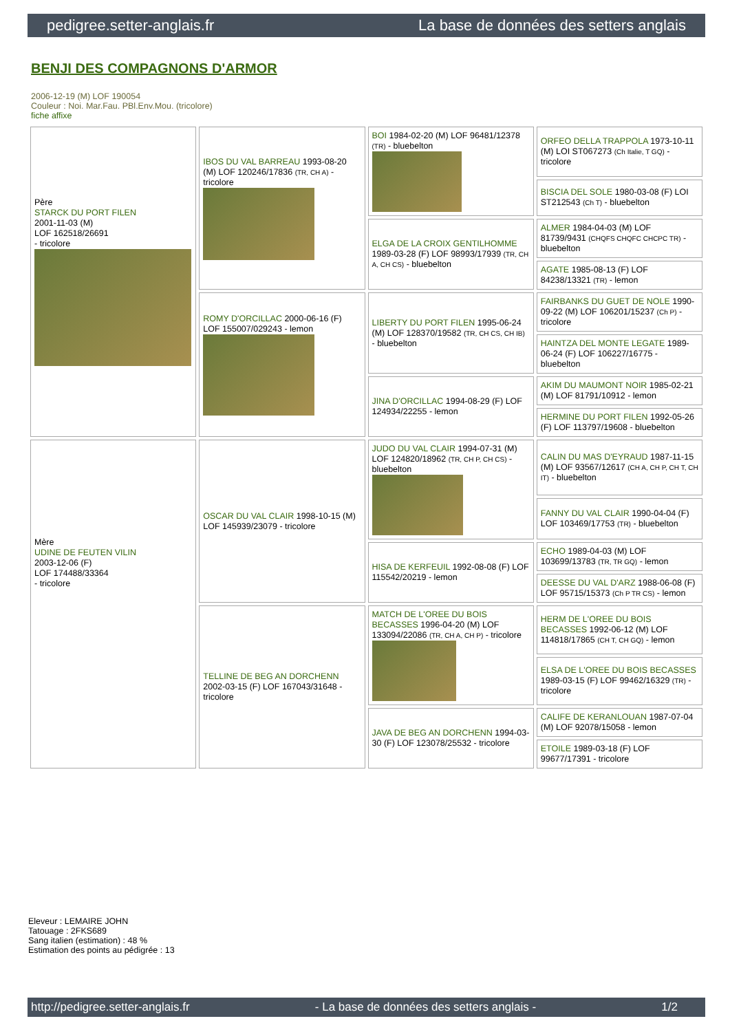pedigree.setter-anglais.fr La base de données des setters anglais
BENJI DES COMPAGNONS D'ARMOR
2006-12-19 (M) LOF 190054
Couleur : Noi. Mar.Fau. PBl.Env.Mou. (tricolore)
fiche affixe
| Père STARCK DU PORT FILEN 2001-11-03 (M) LOF 162518/26691 - tricolore | IBOS DU VAL BARREAU 1993-08-20 (M) LOF 120246/17836 (TR, CH A) - tricolore | BOI 1984-02-20 (M) LOF 96481/12378 (TR) - bluebelton | ORFEO DELLA TRAPPOLA 1973-10-11 (M) LOI ST067273 (Ch Italie, T GQ) - tricolore |
| | | | BISCIA DEL SOLE 1980-03-08 (F) LOI ST212543 (Ch T) - bluebelton |
| | | ELGA DE LA CROIX GENTILHOMME 1989-03-28 (F) LOF 98993/17939 (TR, CH A, CH CS) - bluebelton | ALMER 1984-04-03 (M) LOF 81739/9431 (CHQFS CHQFC CHCPC TR) - bluebelton |
| | | | AGATE 1985-08-13 (F) LOF 84238/13321 (TR) - lemon |
| | ROMY D'ORCILLAC 2000-06-16 (F) LOF 155007/029243 - lemon | LIBERTY DU PORT FILEN 1995-06-24 (M) LOF 128370/19582 (TR, CH CS, CH IB) - bluebelton | FAIRBANKS DU GUET DE NOLE 1990-09-22 (M) LOF 106201/15237 (Ch P) - tricolore |
| | | | HAINTZA DEL MONTE LEGATE 1989-06-24 (F) LOF 106227/16775 - bluebelton |
| | | JINA D'ORCILLAC 1994-08-29 (F) LOF 124934/22255 - lemon | AKIM DU MAUMONT NOIR 1985-02-21 (M) LOF 81791/10912 - lemon |
| | | | HERMINE DU PORT FILEN 1992-05-26 (F) LOF 113797/19608 - bluebelton |
| Mère UDINE DE FEUTEN VILIN 2003-12-06 (F) LOF 174488/33364 - tricolore | OSCAR DU VAL CLAIR 1998-10-15 (M) LOF 145939/23079 - tricolore | JUDO DU VAL CLAIR 1994-07-31 (M) LOF 124820/18962 (TR, CH P, CH CS) - bluebelton | CALIN DU MAS D'EYRAUD 1987-11-15 (M) LOF 93567/12617 (CH A, CH P, CH T, CH IT) - bluebelton |
| | | | FANNY DU VAL CLAIR 1990-04-04 (F) LOF 103469/17753 (TR) - bluebelton |
| | | HISA DE KERFEUIL 1992-08-08 (F) LOF 115542/20219 - lemon | ECHO 1989-04-03 (M) LOF 103699/13783 (TR, TR GQ) - lemon |
| | | | DEESSE DU VAL D'ARZ 1988-06-08 (F) LOF 95715/15373 (Ch P TR CS) - lemon |
| | TELLINE DE BEG AN DORCHENN 2002-03-15 (F) LOF 167043/31648 - tricolore | MATCH DE L'OREE DU BOIS BECASSES 1996-04-20 (M) LOF 133094/22086 (TR, CH A, CH P) - tricolore | HERM DE L'OREE DU BOIS BECASSES 1992-06-12 (M) LOF 114818/17865 (CH T, CH GQ) - lemon |
| | | | ELSA DE L'OREE DU BOIS BECASSES 1989-03-15 (F) LOF 99462/16329 (TR) - tricolore |
| | | JAVA DE BEG AN DORCHENN 1994-03-30 (F) LOF 123078/25532 - tricolore | CALIFE DE KERANLOUAN 1987-07-04 (M) LOF 92078/15058 - lemon |
| | | | ETOILE 1989-03-18 (F) LOF 99677/17391 - tricolore |
Eleveur : LEMAIRE JOHN
Tatouage : 2FKS689
Sang italien (estimation) : 48 %
Estimation des points au pédigrée : 13
http://pedigree.setter-anglais.fr - La base de données des setters anglais - 1/2